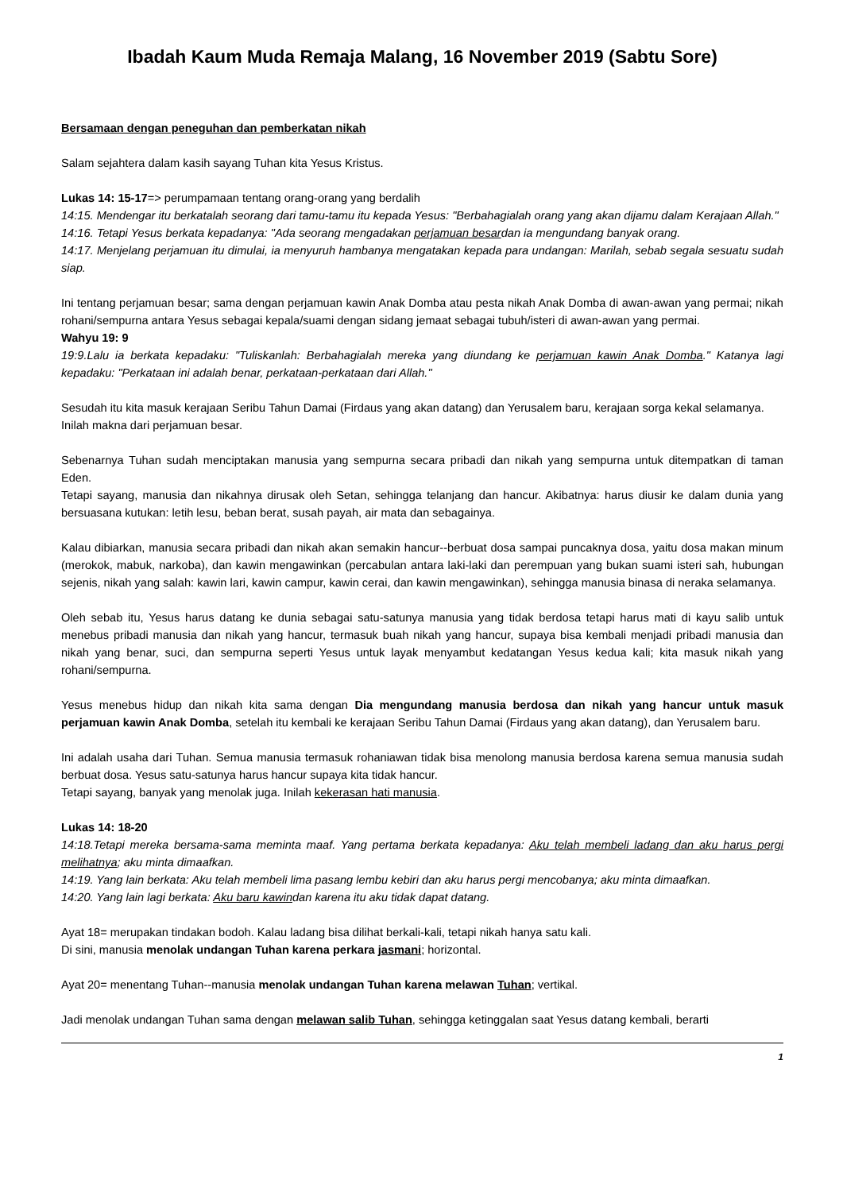Ibadah Kaum Muda Remaja Malang, 16 November 2019 (Sabtu Sore)
Bersamaan dengan peneguhan dan pemberkatan nikah
Salam sejahtera dalam kasih sayang Tuhan kita Yesus Kristus.
Lukas 14: 15-17=> perumpamaan tentang orang-orang yang berdalih
14:15. Mendengar itu berkatalah seorang dari tamu-tamu itu kepada Yesus: "Berbahagialah orang yang akan dijamu dalam Kerajaan Allah."
14:16. Tetapi Yesus berkata kepadanya: "Ada seorang mengadakan perjamuan besardan ia mengundang banyak orang.
14:17. Menjelang perjamuan itu dimulai, ia menyuruh hambanya mengatakan kepada para undangan: Marilah, sebab segala sesuatu sudah siap.
Ini tentang perjamuan besar; sama dengan perjamuan kawin Anak Domba atau pesta nikah Anak Domba di awan-awan yang permai; nikah rohani/sempurna antara Yesus sebagai kepala/suami dengan sidang jemaat sebagai tubuh/isteri di awan-awan yang permai.
Wahyu 19: 9
19:9.Lalu ia berkata kepadaku: "Tuliskanlah: Berbahagialah mereka yang diundang ke perjamuan kawin Anak Domba." Katanya lagi kepadaku: "Perkataan ini adalah benar, perkataan-perkataan dari Allah."
Sesudah itu kita masuk kerajaan Seribu Tahun Damai (Firdaus yang akan datang) dan Yerusalem baru, kerajaan sorga kekal selamanya.
Inilah makna dari perjamuan besar.
Sebenarnya Tuhan sudah menciptakan manusia yang sempurna secara pribadi dan nikah yang sempurna untuk ditempatkan di taman Eden.
Tetapi sayang, manusia dan nikahnya dirusak oleh Setan, sehingga telanjang dan hancur. Akibatnya: harus diusir ke dalam dunia yang bersuasana kutukan: letih lesu, beban berat, susah payah, air mata dan sebagainya.
Kalau dibiarkan, manusia secara pribadi dan nikah akan semakin hancur--berbuat dosa sampai puncaknya dosa, yaitu dosa makan minum (merokok, mabuk, narkoba), dan kawin mengawinkan (percabulan antara laki-laki dan perempuan yang bukan suami isteri sah, hubungan sejenis, nikah yang salah: kawin lari, kawin campur, kawin cerai, dan kawin mengawinkan), sehingga manusia binasa di neraka selamanya.
Oleh sebab itu, Yesus harus datang ke dunia sebagai satu-satunya manusia yang tidak berdosa tetapi harus mati di kayu salib untuk menebus pribadi manusia dan nikah yang hancur, termasuk buah nikah yang hancur, supaya bisa kembali menjadi pribadi manusia dan nikah yang benar, suci, dan sempurna seperti Yesus untuk layak menyambut kedatangan Yesus kedua kali; kita masuk nikah yang rohani/sempurna.
Yesus menebus hidup dan nikah kita sama dengan Dia mengundang manusia berdosa dan nikah yang hancur untuk masuk perjamuan kawin Anak Domba, setelah itu kembali ke kerajaan Seribu Tahun Damai (Firdaus yang akan datang), dan Yerusalem baru.
Ini adalah usaha dari Tuhan. Semua manusia termasuk rohaniawan tidak bisa menolong manusia berdosa karena semua manusia sudah berbuat dosa. Yesus satu-satunya harus hancur supaya kita tidak hancur.
Tetapi sayang, banyak yang menolak juga. Inilah kekerasan hati manusia.
Lukas 14: 18-20
14:18.Tetapi mereka bersama-sama meminta maaf. Yang pertama berkata kepadanya: Aku telah membeli ladang dan aku harus pergi melihatnya; aku minta dimaafkan.
14:19. Yang lain berkata: Aku telah membeli lima pasang lembu kebiri dan aku harus pergi mencobanya; aku minta dimaafkan.
14:20. Yang lain lagi berkata: Aku baru kawindan karena itu aku tidak dapat datang.
Ayat 18= merupakan tindakan bodoh. Kalau ladang bisa dilihat berkali-kali, tetapi nikah hanya satu kali.
Di sini, manusia menolak undangan Tuhan karena perkara jasmani; horizontal.
Ayat 20= menentang Tuhan--manusia menolak undangan Tuhan karena melawan Tuhan; vertikal.
Jadi menolak undangan Tuhan sama dengan melawan salib Tuhan, sehingga ketinggalan saat Yesus datang kembali, berarti
1